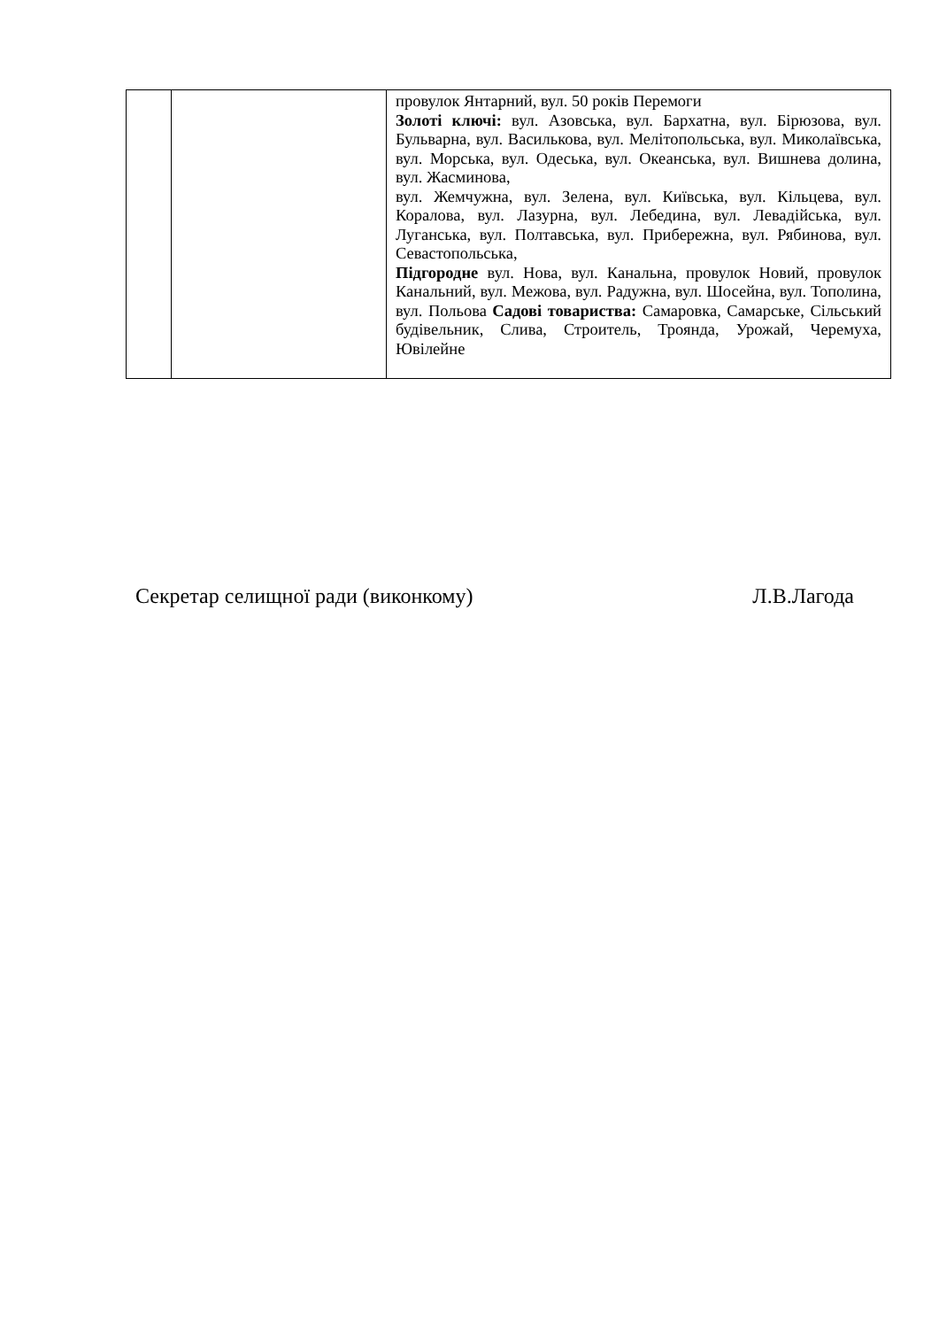| | | провулок Янтарний, вул. 50 років Перемоги Золоті ключі: вул. Азовська, вул. Бархатна, вул. Бірюзова, вул. Бульварна, вул. Василькова, вул. Мелітопольська, вул. Миколаївська, вул. Морська, вул. Одеська, вул. Океанська, вул. Вишнева долина, вул. Жасминова, вул. Жемчужна, вул. Зелена, вул. Київська, вул. Кільцева, вул. Коралова, вул. Лазурна, вул. Лебедина, вул. Левадійська, вул. Луганська, вул. Полтавська, вул. Прибережна, вул. Рябинова, вул. Севастопольська, Підгородне вул. Нова, вул. Канальна, провулок Новий, провулок Канальний, вул. Межова, вул. Радужна, вул. Шосейна, вул. Тополина, вул. Польова Садові товариства: Самаровка, Самарське, Сільський будівельник, Слива, Строитель, Троянда, Урожай, Черемуха, Ювілейне |
Секретар селищної ради (виконкому) Л.В.Лагода